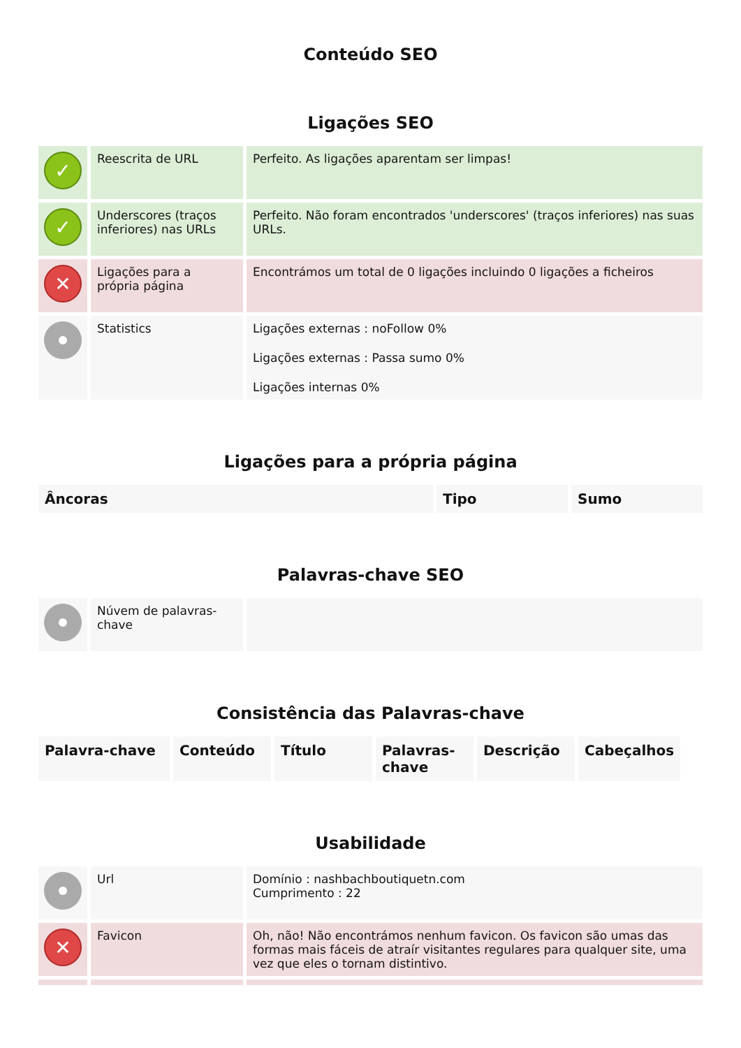Conteúdo SEO
Ligações SEO
| ✓ | Reescrita de URL | Perfeito. As ligações aparentam ser limpas! |
| ✓ | Underscores (traços inferiores) nas URLs | Perfeito. Não foram encontrados 'underscores' (traços inferiores) nas suas URLs. |
| ✕ | Ligações para a própria página | Encontrámos um total de 0 ligações incluindo 0 ligações a ficheiros |
| | Statistics | Ligações externas : noFollow 0% Ligações externas : Passa sumo 0% Ligações internas 0% |
Ligações para a própria página
| Âncoras | Tipo | Sumo |
| --- | --- | --- |
Palavras-chave SEO
| | Núvem de palavras-chave | |
Consistência das Palavras-chave
| Palavra-chave | Conteúdo | Título | Palavras-chave | Descrição | Cabeçalhos |
| --- | --- | --- | --- | --- | --- |
Usabilidade
| | Url | Domínio : nashbachboutiquetn.com Cumprimento : 22 |
| ✕ | Favicon | Oh, não! Não encontrámos nenhum favicon. Os favicon são umas das formas mais fáceis de atraír visitantes regulares para qualquer site, uma vez que eles o tornam distintivo. |